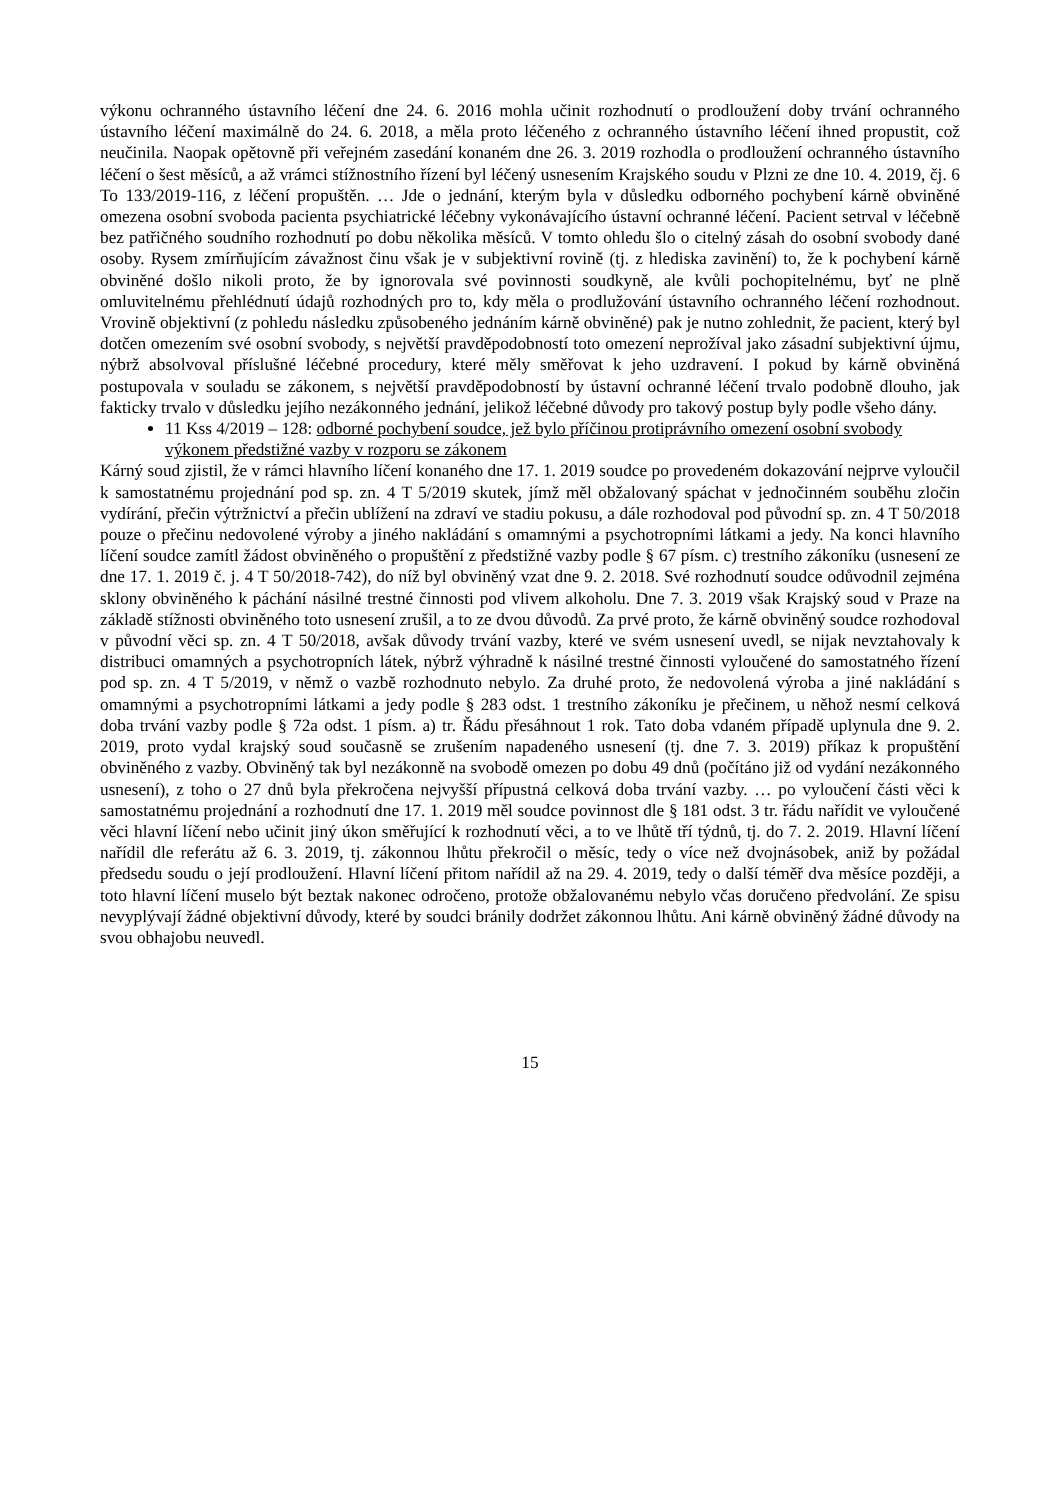výkonu ochranného ústavního léčení dne 24. 6. 2016 mohla učinit rozhodnutí o prodloužení doby trvání ochranného ústavního léčení maximálně do 24. 6. 2018, a měla proto léčeného z ochranného ústavního léčení ihned propustit, což neučinila. Naopak opětovně při veřejném zasedání konaném dne 26. 3. 2019 rozhodla o prodloužení ochranného ústavního léčení o šest měsíců, a až vrámci stížnostního řízení byl léčený usnesením Krajského soudu v Plzni ze dne 10. 4. 2019, čj. 6 To 133/2019-116, z léčení propuštěn. … Jde o jednání, kterým byla v důsledku odborného pochybení kárně obviněné omezena osobní svoboda pacienta psychiatrické léčebny vykonávajícího ústavní ochranné léčení. Pacient setrval v léčebně bez patřičného soudního rozhodnutí po dobu několika měsíců. V tomto ohledu šlo o citelný zásah do osobní svobody dané osoby. Rysem zmírňujícím závažnost činu však je v subjektivní rovině (tj. z hlediska zavinění) to, že k pochybení kárně obviněné došlo nikoli proto, že by ignorovala své povinnosti soudkyně, ale kvůli pochopitelnému, byť ne plně omluvitelnému přehlédnutí údajů rozhodných pro to, kdy měla o prodlužování ústavního ochranného léčení rozhodnout. Vrovině objektivní (z pohledu následku způsobeného jednáním kárně obviněné) pak je nutno zohlednit, že pacient, který byl dotčen omezením své osobní svobody, s největší pravděpodobností toto omezení neprožíval jako zásadní subjektivní újmu, nýbrž absolvoval příslušné léčebné procedury, které měly směřovat k jeho uzdravení. I pokud by kárně obviněná postupovala v souladu se zákonem, s největší pravděpodobností by ústavní ochranné léčení trvalo podobně dlouho, jak fakticky trvalo v důsledku jejího nezákonného jednání, jelikož léčebné důvody pro takový postup byly podle všeho dány.
11 Kss 4/2019 – 128: odborné pochybení soudce, jež bylo příčinou protiprávního omezení osobní svobody výkonem předstižné vazby v rozporu se zákonem
Kárný soud zjistil, že v rámci hlavního líčení konaného dne 17. 1. 2019 soudce po provedeném dokazování nejprve vyloučil k samostatnému projednání pod sp. zn. 4 T 5/2019 skutek, jímž měl obžalovaný spáchat v jednočinném souběhu zločin vydírání, přečin výtržnictví a přečin ublížení na zdraví ve stadiu pokusu, a dále rozhodoval pod původní sp. zn. 4 T 50/2018 pouze o přečinu nedovolené výroby a jiného nakládání s omamnými a psychotropními látkami a jedy. Na konci hlavního líčení soudce zamítl žádost obviněného o propuštění z předstižné vazby podle § 67 písm. c) trestního zákoníku (usnesení ze dne 17. 1. 2019 č. j. 4 T 50/2018-742), do níž byl obviněný vzat dne 9. 2. 2018. Své rozhodnutí soudce odůvodnil zejména sklony obviněného k páchání násilné trestné činnosti pod vlivem alkoholu. Dne 7. 3. 2019 však Krajský soud v Praze na základě stížnosti obviněného toto usnesení zrušil, a to ze dvou důvodů. Za prvé proto, že kárně obviněný soudce rozhodoval v původní věci sp. zn. 4 T 50/2018, avšak důvody trvání vazby, které ve svém usnesení uvedl, se nijak nevztahovaly k distribuci omamných a psychotropních látek, nýbrž výhradně k násilné trestné činnosti vyloučené do samostatného řízení pod sp. zn. 4 T 5/2019, v němž o vazbě rozhodnuto nebylo. Za druhé proto, že nedovolená výroba a jiné nakládání s omamnými a psychotropními látkami a jedy podle § 283 odst. 1 trestního zákoníku je přečinem, u něhož nesmí celková doba trvání vazby podle § 72a odst. 1 písm. a) tr. Řádu přesáhnout 1 rok. Tato doba vdaném případě uplynula dne 9. 2. 2019, proto vydal krajský soud současně se zrušením napadeného usnesení (tj. dne 7. 3. 2019) příkaz k propuštění obviněného z vazby. Obviněný tak byl nezákonně na svobodě omezen po dobu 49 dnů (počítáno již od vydání nezákonného usnesení), z toho o 27 dnů byla překročena nejvyšší přípustná celková doba trvání vazby. … po vyloučení části věci k samostatnému projednání a rozhodnutí dne 17. 1. 2019 měl soudce povinnost dle § 181 odst. 3 tr. řádu nařídit ve vyloučené věci hlavní líčení nebo učinit jiný úkon směřující k rozhodnutí věci, a to ve lhůtě tří týdnů, tj. do 7. 2. 2019. Hlavní líčení nařídil dle referátu až 6. 3. 2019, tj. zákonnou lhůtu překročil o měsíc, tedy o více než dvojnásobek, aniž by požádal předsedu soudu o její prodloužení. Hlavní líčení přitom nařídil až na 29. 4. 2019, tedy o další téměř dva měsíce později, a toto hlavní líčení muselo být beztak nakonec odročeno, protože obžalovanému nebylo včas doručeno předvolání. Ze spisu nevyplývají žádné objektivní důvody, které by soudci bránily dodržet zákonnou lhůtu. Ani kárně obviněný žádné důvody na svou obhajobu neuvedl.
15